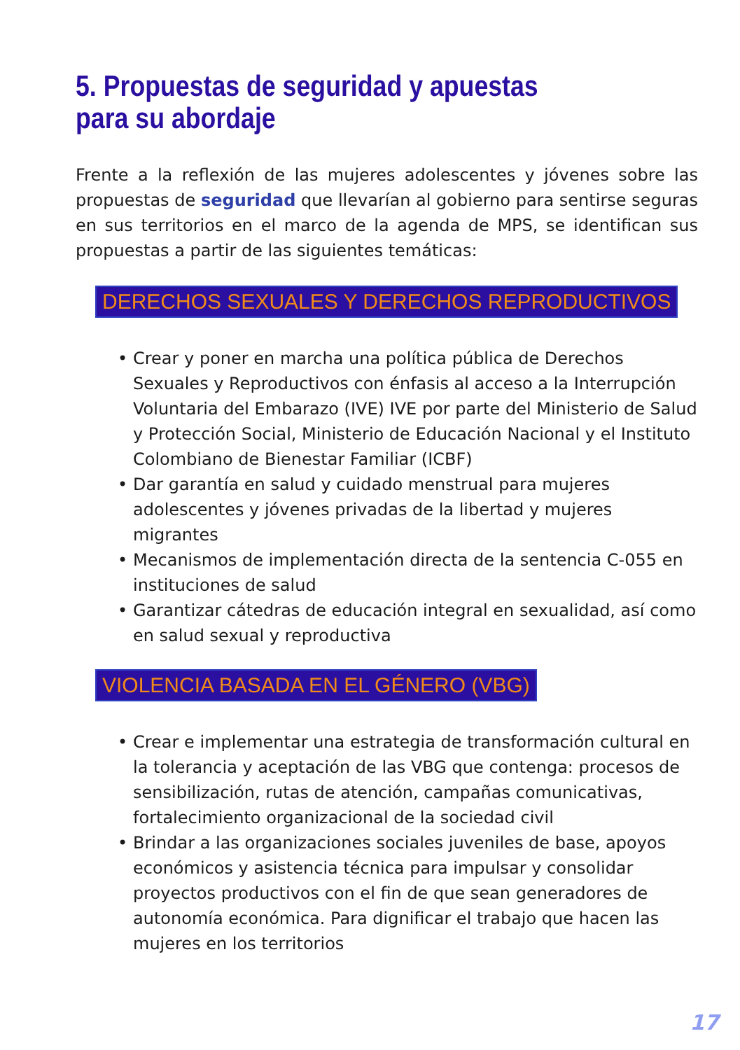5. Propuestas de seguridad y apuestas
para su abordaje
Frente a la reflexión de las mujeres adolescentes y jóvenes sobre las propuestas de seguridad que llevarían al gobierno para sentirse seguras en sus territorios en el marco de la agenda de MPS, se identifican sus propuestas a partir de las siguientes temáticas:
DERECHOS SEXUALES Y DERECHOS REPRODUCTIVOS
• Crear y poner en marcha una política pública de Derechos Sexuales y Reproductivos con énfasis al acceso a la Interrupción Voluntaria del Embarazo (IVE) IVE por parte del Ministerio de Salud y Protección Social, Ministerio de Educación Nacional y el Instituto Colombiano de Bienestar Familiar (ICBF)
• Dar garantía en salud y cuidado menstrual para mujeres adolescentes y jóvenes privadas de la libertad y mujeres migrantes
• Mecanismos de implementación directa de la sentencia C-055 en instituciones de salud
• Garantizar cátedras de educación integral en sexualidad, así como en salud sexual y reproductiva
VIOLENCIA BASADA EN EL GÉNERO (VBG)
• Crear e implementar una estrategia de transformación cultural en la tolerancia y aceptación de las VBG que contenga: procesos de sensibilización, rutas de atención, campañas comunicativas, fortalecimiento organizacional de la sociedad civil
• Brindar a las organizaciones sociales juveniles de base, apoyos económicos y asistencia técnica para impulsar y consolidar proyectos productivos con el fin de que sean generadores de autonomía económica. Para dignificar el trabajo que hacen las mujeres en los territorios
17